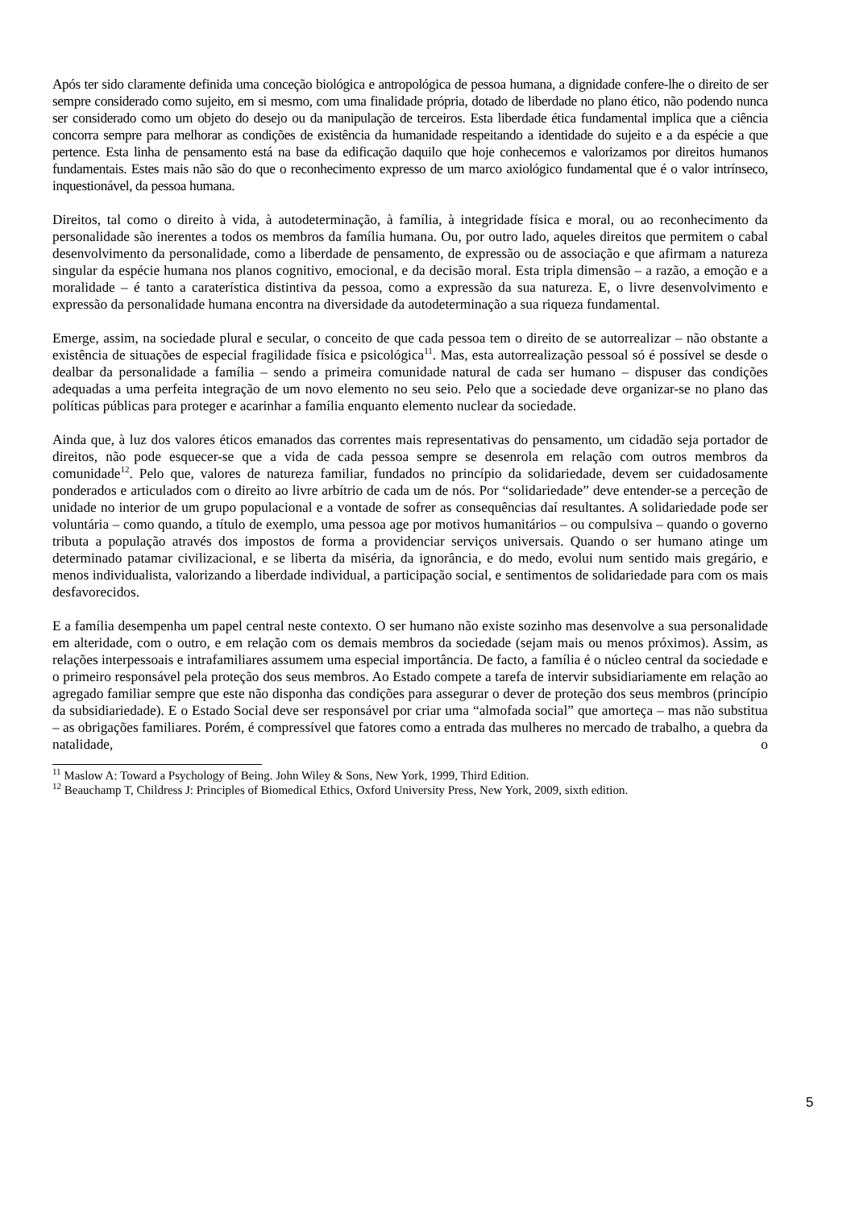Após ter sido claramente definida uma conceção biológica e antropológica de pessoa humana, a dignidade confere-lhe o direito de ser sempre considerado como sujeito, em si mesmo, com uma finalidade própria, dotado de liberdade no plano ético, não podendo nunca ser considerado como um objeto do desejo ou da manipulação de terceiros. Esta liberdade ética fundamental implica que a ciência concorra sempre para melhorar as condições de existência da humanidade respeitando a identidade do sujeito e a da espécie a que pertence. Esta linha de pensamento está na base da edificação daquilo que hoje conhecemos e valorizamos por direitos humanos fundamentais. Estes mais não são do que o reconhecimento expresso de um marco axiológico fundamental que é o valor intrínseco, inquestionável, da pessoa humana.
Direitos, tal como o direito à vida, à autodeterminação, à família, à integridade física e moral, ou ao reconhecimento da personalidade são inerentes a todos os membros da família humana. Ou, por outro lado, aqueles direitos que permitem o cabal desenvolvimento da personalidade, como a liberdade de pensamento, de expressão ou de associação e que afirmam a natureza singular da espécie humana nos planos cognitivo, emocional, e da decisão moral. Esta tripla dimensão – a razão, a emoção e a moralidade – é tanto a caraterística distintiva da pessoa, como a expressão da sua natureza. E, o livre desenvolvimento e expressão da personalidade humana encontra na diversidade da autodeterminação a sua riqueza fundamental.
Emerge, assim, na sociedade plural e secular, o conceito de que cada pessoa tem o direito de se autorrealizar – não obstante a existência de situações de especial fragilidade física e psicológica<sup>11</sup>. Mas, esta autorrealização pessoal só é possível se desde o dealbar da personalidade a família – sendo a primeira comunidade natural de cada ser humano – dispuser das condições adequadas a uma perfeita integração de um novo elemento no seu seio. Pelo que a sociedade deve organizar-se no plano das políticas públicas para proteger e acarinhar a família enquanto elemento nuclear da sociedade.
Ainda que, à luz dos valores éticos emanados das correntes mais representativas do pensamento, um cidadão seja portador de direitos, não pode esquecer-se que a vida de cada pessoa sempre se desenrola em relação com outros membros da comunidade<sup>12</sup>. Pelo que, valores de natureza familiar, fundados no princípio da solidariedade, devem ser cuidadosamente ponderados e articulados com o direito ao livre arbítrio de cada um de nós. Por “solidariedade” deve entender-se a perceção de unidade no interior de um grupo populacional e a vontade de sofrer as consequências daí resultantes. A solidariedade pode ser voluntária – como quando, a título de exemplo, uma pessoa age por motivos humanitários – ou compulsiva – quando o governo tributa a população através dos impostos de forma a providenciar serviços universais. Quando o ser humano atinge um determinado patamar civilizacional, e se liberta da miséria, da ignorância, e do medo, evolui num sentido mais gregário, e menos individualista, valorizando a liberdade individual, a participação social, e sentimentos de solidariedade para com os mais desfavorecidos.
E a família desempenha um papel central neste contexto. O ser humano não existe sozinho mas desenvolve a sua personalidade em alteridade, com o outro, e em relação com os demais membros da sociedade (sejam mais ou menos próximos). Assim, as relações interpessoais e intrafamiliares assumem uma especial importância. De facto, a família é o núcleo central da sociedade e o primeiro responsável pela proteção dos seus membros. Ao Estado compete a tarefa de intervir subsidiariamente em relação ao agregado familiar sempre que este não disponha das condições para assegurar o dever de proteção dos seus membros (princípio da subsidiariedade). E o Estado Social deve ser responsável por criar uma “almofada social” que amorteça – mas não substitua – as obrigações familiares. Porém, é compressível que fatores como a entrada das mulheres no mercado de trabalho, a quebra da natalidade, o
<sup>11</sup> Maslow A: Toward a Psychology of Being. John Wiley & Sons, New York, 1999, Third Edition.
<sup>12</sup> Beauchamp T, Childress J: Principles of Biomedical Ethics, Oxford University Press, New York, 2009, sixth edition.
5